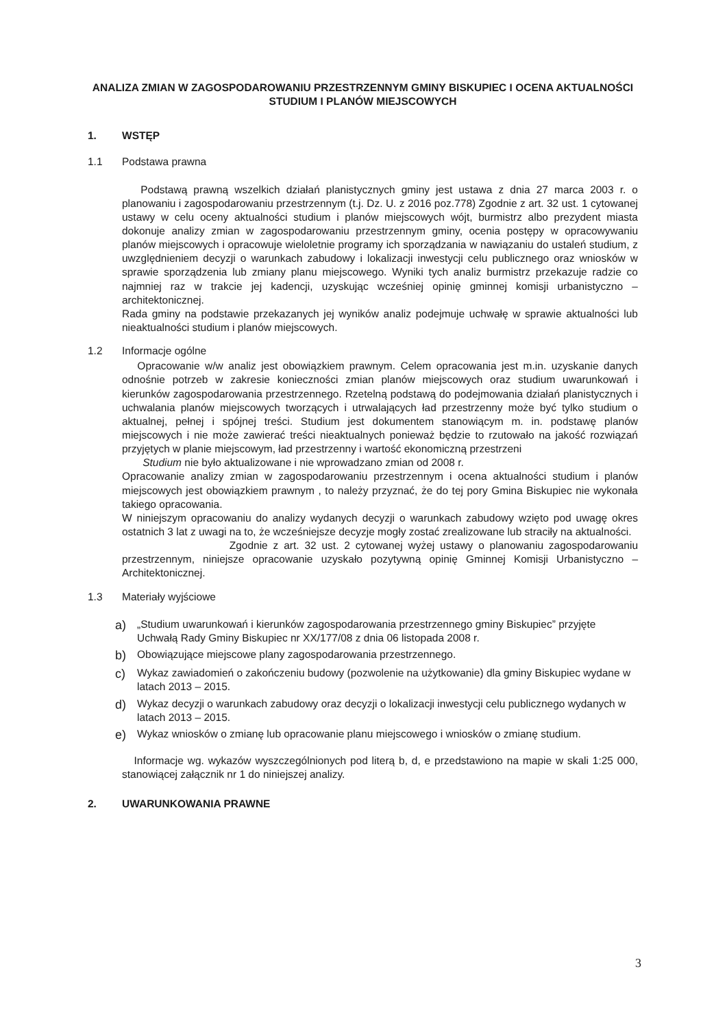ANALIZA ZMIAN W ZAGOSPODAROWANIU PRZESTRZENNYM GMINY BISKUPIEC I OCENA AKTUALNOŚCI STUDIUM I PLANÓW MIEJSCOWYCH
1. WSTĘP
1.1 Podstawa prawna
Podstawą prawną wszelkich działań planistycznych gminy jest ustawa z dnia 27 marca 2003 r. o planowaniu i zagospodarowaniu przestrzennym (t.j. Dz. U. z 2016 poz.778) Zgodnie z art. 32 ust. 1 cytowanej ustawy w celu oceny aktualności studium i planów miejscowych wójt, burmistrz albo prezydent miasta dokonuje analizy zmian w zagospodarowaniu przestrzennym gminy, ocenia postępy w opracowywaniu planów miejscowych i opracowuje wieloletnie programy ich sporządzania w nawiązaniu do ustaleń studium, z uwzględnieniem decyzji o warunkach zabudowy i lokalizacji inwestycji celu publicznego oraz wniosków w sprawie sporządzenia lub zmiany planu miejscowego. Wyniki tych analiz burmistrz przekazuje radzie co najmniej raz w trakcie jej kadencji, uzyskując wcześniej opinię gminnej komisji urbanistyczno – architektonicznej.
Rada gminy na podstawie przekazanych jej wyników analiz podejmuje uchwałę w sprawie aktualności lub nieaktualności studium i planów miejscowych.
1.2 Informacje ogólne
Opracowanie w/w analiz jest obowiązkiem prawnym. Celem opracowania jest m.in. uzyskanie danych odnośnie potrzeb w zakresie konieczności zmian planów miejscowych oraz studium uwarunkowań i kierunków zagospodarowania przestrzennego. Rzetelną podstawą do podejmowania działań planistycznych i uchwalania planów miejscowych tworzących i utrwalających ład przestrzenny może być tylko studium o aktualnej, pełnej i spójnej treści. Studium jest dokumentem stanowiącym m. in. podstawę planów miejscowych i nie może zawierać treści nieaktualnych ponieważ będzie to rzutowało na jakość rozwiązań przyjętych w planie miejscowym, ład przestrzenny i wartość ekonomiczną przestrzeni
Studium nie było aktualizowane i nie wprowadzano zmian od 2008 r.
Opracowanie analizy zmian w zagospodarowaniu przestrzennym i ocena aktualności studium i planów miejscowych jest obowiązkiem prawnym , to należy przyznać, że do tej pory Gmina Biskupiec nie wykonała takiego opracowania.
W niniejszym opracowaniu do analizy wydanych decyzji o warunkach zabudowy wzięto pod uwagę okres ostatnich 3 lat z uwagi na to, że wcześniejsze decyzje mogły zostać zrealizowane lub straciły na aktualności.
Zgodnie z art. 32 ust. 2 cytowanej wyżej ustawy o planowaniu zagospodarowaniu przestrzennym, niniejsze opracowanie uzyskało pozytywną opinię Gminnej Komisji Urbanistyczno – Architektonicznej.
1.3 Materiały wyjściowe
a) „Studium uwarunkowań i kierunków zagospodarowania przestrzennego gminy Biskupiec” przyjęte Uchwałą Rady Gminy Biskupiec nr XX/177/08 z dnia 06 listopada 2008 r.
b) Obowiązujące miejscowe plany zagospodarowania przestrzennego.
c) Wykaz zawiadomień o zakończeniu budowy (pozwolenie na użytkowanie) dla gminy Biskupiec wydane w latach 2013 – 2015.
d) Wykaz decyzji o warunkach zabudowy oraz decyzji o lokalizacji inwestycji celu publicznego wydanych w latach 2013 – 2015.
e) Wykaz wniosków o zmianę lub opracowanie planu miejscowego i wniosków o zmianę studium.
Informacje wg. wykazów wyszczególnionych pod literą b, d, e przedstawiono na mapie w skali 1:25 000, stanowiącej załącznik nr 1 do niniejszej analizy.
2. UWARUNKOWANIA PRAWNE
3